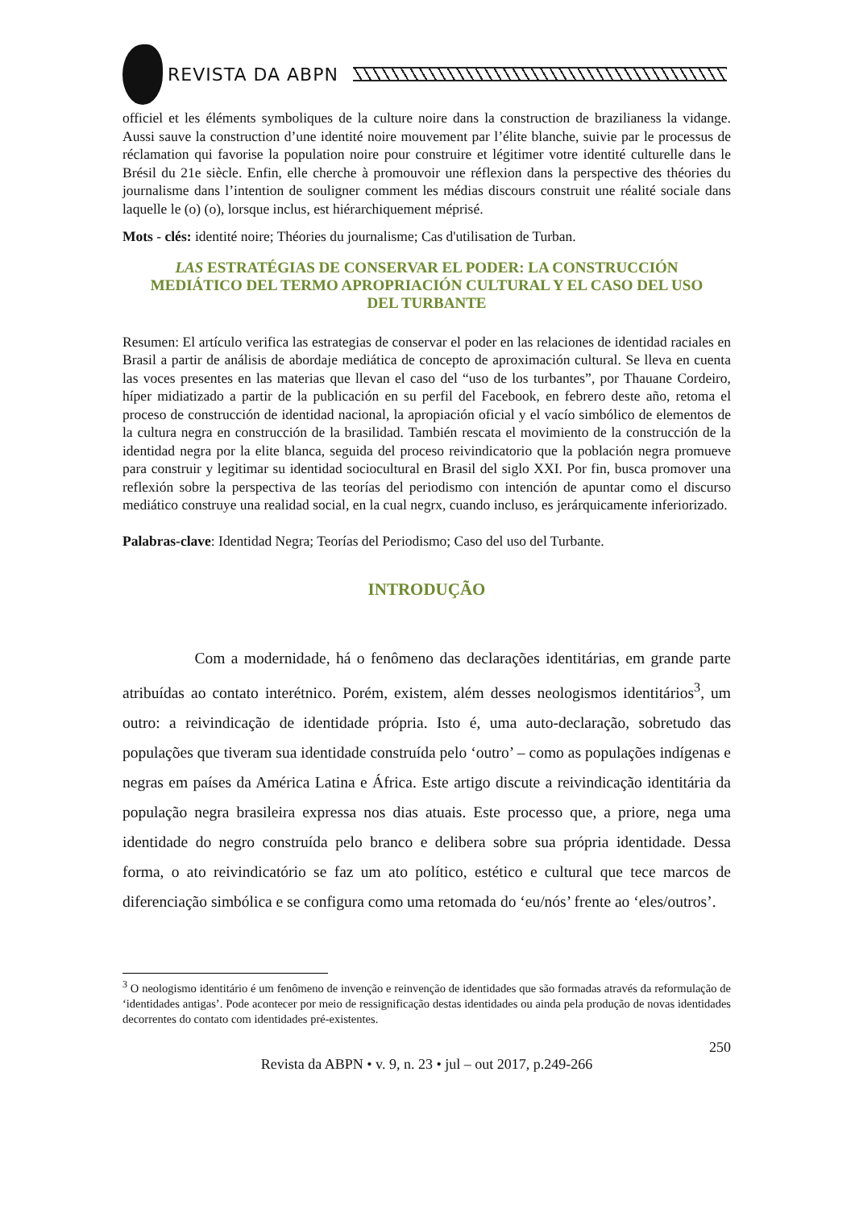REVISTA DA ABPN
officiel et les éléments symboliques de la culture noire dans la construction de brazilianess la vidange. Aussi sauve la construction d’une identité noire mouvement par l’élite blanche, suivie par le processus de réclamation qui favorise la population noire pour construire et légitimer votre identité culturelle dans le Brésil du 21e siècle. Enfin, elle cherche à promouvoir une réflexion dans la perspective des théories du journalisme dans l’intention de souligner comment les médias discours construit une réalité sociale dans laquelle le (o) (o), lorsque inclus, est hiérarchiquement méprisé.
Mots - clés: identité noire; Théories du journalisme; Cas d'utilisation de Turban.
LAS ESTRATÉGIAS DE CONSERVAR EL PODER: LA CONSTRUCCIÓN MEDIÁTICO DEL TERMO APROPRIACIÓN CULTURAL Y EL CASO DEL USO DEL TURBANTE
Resumen: El artículo verifica las estrategias de conservar el poder en las relaciones de identidad raciales en Brasil a partir de análisis de abordaje mediática de concepto de aproximación cultural. Se lleva en cuenta las voces presentes en las materias que llevan el caso del “uso de los turbantes”, por Thauane Cordeiro, híper midiatizado a partir de la publicación en su perfil del Facebook, en febrero deste año, retoma el proceso de construcción de identidad nacional, la apropiación oficial y el vacío simbólico de elementos de la cultura negra en construcción de la brasilidad. También rescata el movimiento de la construcción de la identidad negra por la elite blanca, seguida del proceso reivindicatorio que la población negra promueve para construir y legitimar su identidad sociocultural en Brasil del siglo XXI. Por fin, busca promover una reflexión sobre la perspectiva de las teorías del periodismo con intención de apuntar como el discurso mediático construye una realidad social, en la cual negrx, cuando incluso, es jerárquicamente inferiorizado.
Palabras-clave: Identidad Negra; Teorías del Periodismo; Caso del uso del Turbante.
INTRODUÇÃO
Com a modernidade, há o fenômeno das declarações identitárias, em grande parte atribuídas ao contato interétnico. Porém, existem, além desses neologismos identitários<sup>3</sup>, um outro: a reivindicação de identidade própria. Isto é, uma auto-declaração, sobretudo das populações que tiveram sua identidade construída pelo ‘outro’ – como as populações indígenas e negras em países da América Latina e África. Este artigo discute a reivindicação identitária da população negra brasileira expressa nos dias atuais. Este processo que, a priore, nega uma identidade do negro construída pelo branco e delibera sobre sua própria identidade. Dessa forma, o ato reivindicatório se faz um ato político, estético e cultural que tece marcos de diferenciação simbólica e se configura como uma retomada do ‘eu/nós’ frente ao ‘eles/outros’.
<sup>3</sup> O neologismo identitário é um fenômeno de invenção e reinvenção de identidades que são formadas através da reformulação de ‘identidades antigas’. Pode acontecer por meio de ressignificação destas identidades ou ainda pela produção de novas identidades decorrentes do contato com identidades pré-existentes.
250
Revista da ABPN • v. 9, n. 23 • jul – out 2017, p.249-266